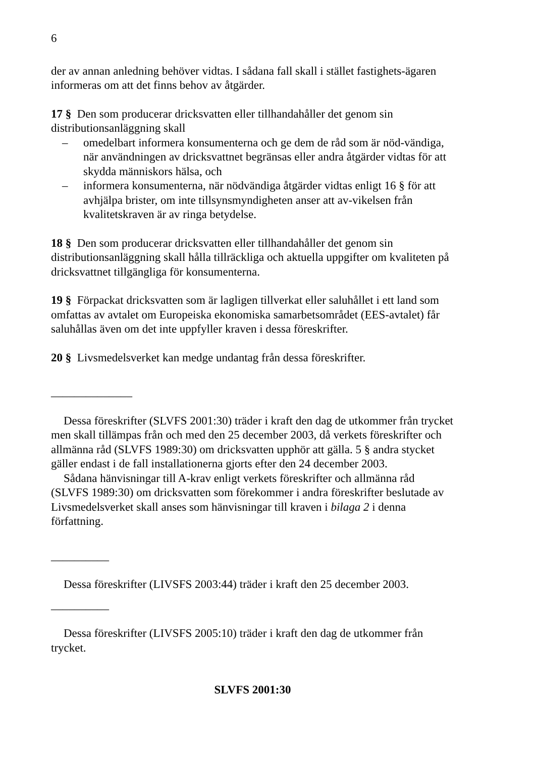6
der av annan anledning behöver vidtas. I sådana fall skall i stället fastighets-ägaren informeras om att det finns behov av åtgärder.
17 § Den som producerar dricksvatten eller tillhandahåller det genom sin distributionsanläggning skall
– omedelbart informera konsumenterna och ge dem de råd som är nöd-vändiga, när användningen av dricksvattnet begränsas eller andra åtgärder vidtas för att skydda människors hälsa, och
– informera konsumenterna, när nödvändiga åtgärder vidtas enligt 16 § för att avhjälpa brister, om inte tillsynsmyndigheten anser att av-vikelsen från kvalitetskraven är av ringa betydelse.
18 § Den som producerar dricksvatten eller tillhandahåller det genom sin distributionsanläggning skall hålla tillräckliga och aktuella uppgifter om kvaliteten på dricksvattnet tillgängliga för konsumenterna.
19 § Förpackat dricksvatten som är lagligen tillverkat eller saluhållet i ett land som omfattas av avtalet om Europeiska ekonomiska samarbetsområdet (EES-avtalet) får saluhållas även om det inte uppfyller kraven i dessa föreskrifter.
20 § Livsmedelsverket kan medge undantag från dessa föreskrifter.
______________
Dessa föreskrifter (SLVFS 2001:30) träder i kraft den dag de utkommer från trycket men skall tillämpas från och med den 25 december 2003, då verkets föreskrifter och allmänna råd (SLVFS 1989:30) om dricksvatten upphör att gälla. 5 § andra stycket gäller endast i de fall installationerna gjorts efter den 24 december 2003.
Sådana hänvisningar till A-krav enligt verkets föreskrifter och allmänna råd (SLVFS 1989:30) om dricksvatten som förekommer i andra föreskrifter beslutade av Livsmedelsverket skall anses som hänvisningar till kraven i bilaga 2 i denna författning.
__________
Dessa föreskrifter (LIVSFS 2003:44) träder i kraft den 25 december 2003.
__________
Dessa föreskrifter (LIVSFS 2005:10) träder i kraft den dag de utkommer från trycket.
SLVFS 2001:30